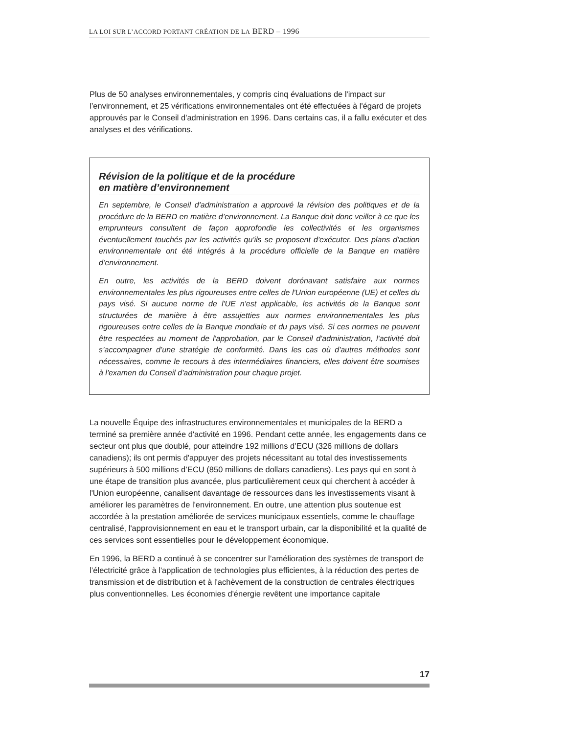LA LOI SUR L’ACCORD PORTANT CRÉATION DE LA BERD – 1996
Plus de 50 analyses environnementales, y compris cinq évaluations de l'impact sur l’environnement, et 25 vérifications environnementales ont été effectuées à l'égard de projets approuvés par le Conseil d'administration en 1996. Dans certains cas, il a fallu exécuter et des analyses et des vérifications.
Révision de la politique et de la procédure
en matière d’environnement
En septembre, le Conseil d'administration a approuvé la révision des politiques et de la procédure de la BERD en matière d’environnement. La Banque doit donc veiller à ce que les emprunteurs consultent de façon approfondie les collectivités et les organismes éventuellement touchés par les activités qu'ils se proposent d'exécuter. Des plans d'action environnementale ont été intégrés à la procédure officielle de la Banque en matière d’environnement.
En outre, les activités de la BERD doivent dorénavant satisfaire aux normes environnementales les plus rigoureuses entre celles de l'Union européenne (UE) et celles du pays visé. Si aucune norme de l'UE n'est applicable, les activités de la Banque sont structurées de manière à être assujetties aux normes environnementales les plus rigoureuses entre celles de la Banque mondiale et du pays visé. Si ces normes ne peuvent être respectées au moment de l'approbation, par le Conseil d'administration, l'activité doit s’accompagner d’une stratégie de conformité. Dans les cas où d'autres méthodes sont nécessaires, comme le recours à des intermédiaires financiers, elles doivent être soumises à l'examen du Conseil d'administration pour chaque projet.
La nouvelle Équipe des infrastructures environnementales et municipales de la BERD a terminé sa première année d'activité en 1996. Pendant cette année, les engagements dans ce secteur ont plus que doublé, pour atteindre 192 millions d’ECU (326 millions de dollars canadiens); ils ont permis d'appuyer des projets nécessitant au total des investissements supérieurs à 500 millions d’ECU (850 millions de dollars canadiens). Les pays qui en sont à une étape de transition plus avancée, plus particulièrement ceux qui cherchent à accéder à l'Union européenne, canalisent davantage de ressources dans les investissements visant à améliorer les paramètres de l'environnement. En outre, une attention plus soutenue est accordée à la prestation améliorée de services municipaux essentiels, comme le chauffage centralisé, l'approvisionnement en eau et le transport urbain, car la disponibilité et la qualité de ces services sont essentielles pour le développement économique.
En 1996, la BERD a continué à se concentrer sur l’amélioration des systèmes de transport de l’électricité grâce à l'application de technologies plus efficientes, à la réduction des pertes de transmission et de distribution et à l'achèvement de la construction de centrales électriques plus conventionnelles. Les économies d'énergie revêtent une importance capitale
17